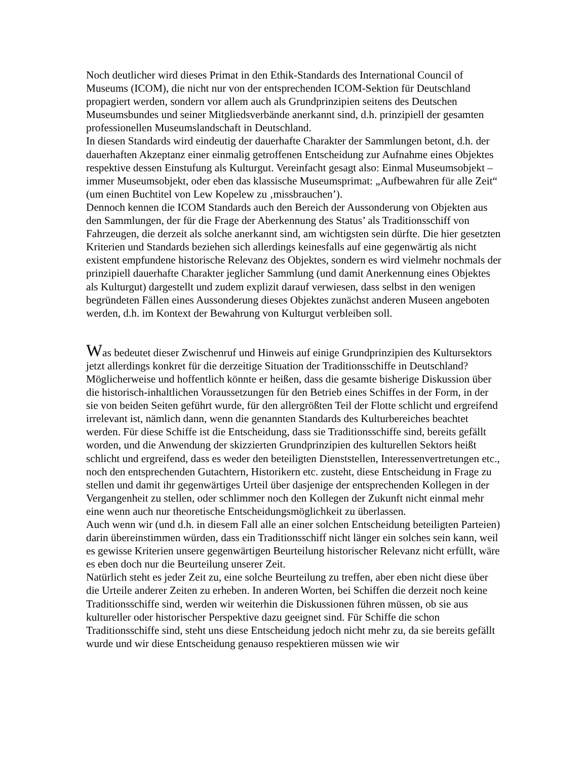Noch deutlicher wird dieses Primat in den Ethik-Standards des International Council of Museums (ICOM), die nicht nur von der entsprechenden ICOM-Sektion für Deutschland propagiert werden, sondern vor allem auch als Grundprinzipien seitens des Deutschen Museumsbundes und seiner Mitgliedsverbände anerkannt sind, d.h. prinzipiell der gesamten professionellen Museumslandschaft in Deutschland.
In diesen Standards wird eindeutig der dauerhafte Charakter der Sammlungen betont, d.h. der dauerhaften Akzeptanz einer einmalig getroffenen Entscheidung zur Aufnahme eines Objektes respektive dessen Einstufung als Kulturgut. Vereinfacht gesagt also: Einmal Museumsobjekt – immer Museumsobjekt, oder eben das klassische Museumsprimat: „Aufbewahren für alle Zeit“ (um einen Buchtitel von Lew Kopelew zu ‚missbrauchen’).
Dennoch kennen die ICOM Standards auch den Bereich der Aussonderung von Objekten aus den Sammlungen, der für die Frage der Aberkennung des Status’ als Traditionsschiff von Fahrzeugen, die derzeit als solche anerkannt sind, am wichtigsten sein dürfte. Die hier gesetzten Kriterien und Standards beziehen sich allerdings keinesfalls auf eine gegenwärtig als nicht existent empfundene historische Relevanz des Objektes, sondern es wird vielmehr nochmals der prinzipiell dauerhafte Charakter jeglicher Sammlung (und damit Anerkennung eines Objektes als Kulturgut) dargestellt und zudem explizit darauf verwiesen, dass selbst in den wenigen begründeten Fällen eines Aussonderung dieses Objektes zunächst anderen Museen angeboten werden, d.h. im Kontext der Bewahrung von Kulturgut verbleiben soll.
Was bedeutet dieser Zwischenruf und Hinweis auf einige Grundprinzipien des Kultursektors jetzt allerdings konkret für die derzeitige Situation der Traditionsschiffe in Deutschland?
Möglicherweise und hoffentlich könnte er heißen, dass die gesamte bisherige Diskussion über die historisch-inhaltlichen Voraussetzungen für den Betrieb eines Schiffes in der Form, in der sie von beiden Seiten geführt wurde, für den allergrößten Teil der Flotte schlicht und ergreifend irrelevant ist, nämlich dann, wenn die genannten Standards des Kulturbereiches beachtet werden. Für diese Schiffe ist die Entscheidung, dass sie Traditionsschiffe sind, bereits gefällt worden, und die Anwendung der skizzierten Grundprinzipien des kulturellen Sektors heißt schlicht und ergreifend, dass es weder den beteiligten Dienststellen, Interessenvertretungen etc., noch den entsprechenden Gutachtern, Historikern etc. zusteht, diese Entscheidung in Frage zu stellen und damit ihr gegenwärtiges Urteil über dasjenige der entsprechenden Kollegen in der Vergangenheit zu stellen, oder schlimmer noch den Kollegen der Zukunft nicht einmal mehr eine wenn auch nur theoretische Entscheidungsmöglichkeit zu überlassen.
Auch wenn wir (und d.h. in diesem Fall alle an einer solchen Entscheidung beteiligten Parteien) darin übereinstimmen würden, dass ein Traditionsschiff nicht länger ein solches sein kann, weil es gewisse Kriterien unsere gegenwärtigen Beurteilung historischer Relevanz nicht erfüllt, wäre es eben doch nur die Beurteilung unserer Zeit.
Natürlich steht es jeder Zeit zu, eine solche Beurteilung zu treffen, aber eben nicht diese über die Urteile anderer Zeiten zu erheben. In anderen Worten, bei Schiffen die derzeit noch keine Traditionsschiffe sind, werden wir weiterhin die Diskussionen führen müssen, ob sie aus kultureller oder historischer Perspektive dazu geeignet sind. Für Schiffe die schon Traditionsschiffe sind, steht uns diese Entscheidung jedoch nicht mehr zu, da sie bereits gefällt wurde und wir diese Entscheidung genauso respektieren müssen wie wir